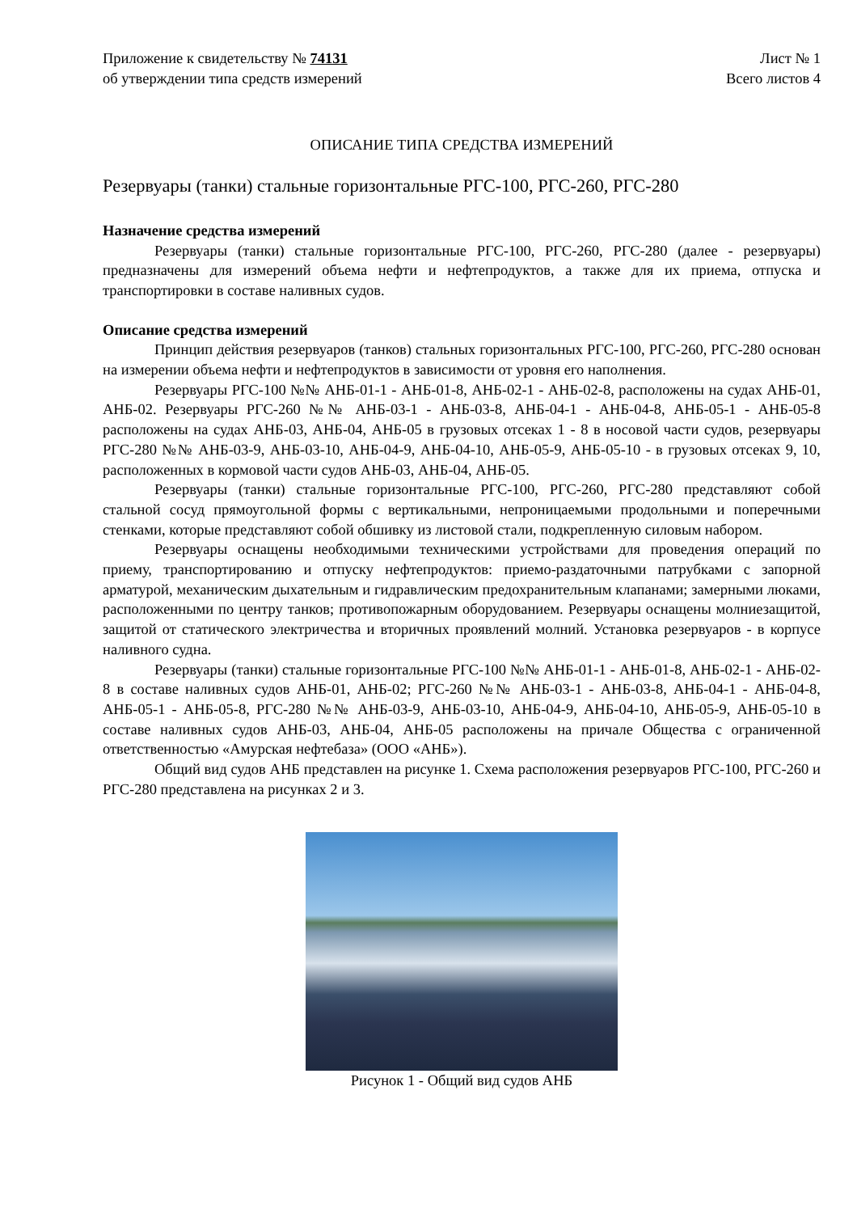Приложение к свидетельству № 74131
об утверждении типа средств измерений
Лист № 1
Всего листов 4
ОПИСАНИЕ ТИПА СРЕДСТВА ИЗМЕРЕНИЙ
Резервуары (танки) стальные горизонтальные РГС-100, РГС-260, РГС-280
Назначение средства измерений
Резервуары (танки) стальные горизонтальные РГС-100, РГС-260, РГС-280 (далее - резервуары) предназначены для измерений объема нефти и нефтепродуктов, а также для их приема, отпуска и транспортировки в составе наливных судов.
Описание средства измерений
Принцип действия резервуаров (танков) стальных горизонтальных РГС-100, РГС-260, РГС-280 основан на измерении объема нефти и нефтепродуктов в зависимости от уровня его наполнения.
Резервуары РГС-100 №№ АНБ-01-1 - АНБ-01-8, АНБ-02-1 - АНБ-02-8, расположены на судах АНБ-01, АНБ-02. Резервуары РГС-260 №№ АНБ-03-1 - АНБ-03-8, АНБ-04-1 - АНБ-04-8, АНБ-05-1 - АНБ-05-8 расположены на судах АНБ-03, АНБ-04, АНБ-05 в грузовых отсеках 1 - 8 в носовой части судов, резервуары РГС-280 №№ АНБ-03-9, АНБ-03-10, АНБ-04-9, АНБ-04-10, АНБ-05-9, АНБ-05-10 - в грузовых отсеках 9, 10, расположенных в кормовой части судов АНБ-03, АНБ-04, АНБ-05.
Резервуары (танки) стальные горизонтальные РГС-100, РГС-260, РГС-280 представляют собой стальной сосуд прямоугольной формы с вертикальными, непроницаемыми продольными и поперечными стенками, которые представляют собой обшивку из листовой стали, подкрепленную силовым набором.
Резервуары оснащены необходимыми техническими устройствами для проведения операций по приему, транспортированию и отпуску нефтепродуктов: приемо-раздаточными патрубками с запорной арматурой, механическим дыхательным и гидравлическим предохранительным клапанами; замерными люками, расположенными по центру танков; противопожарным оборудованием. Резервуары оснащены молниезащитой, защитой от статического электричества и вторичных проявлений молний. Установка резервуаров - в корпусе наливного судна.
Резервуары (танки) стальные горизонтальные РГС-100 №№ АНБ-01-1 - АНБ-01-8, АНБ-02-1 - АНБ-02-8 в составе наливных судов АНБ-01, АНБ-02; РГС-260 №№ АНБ-03-1 - АНБ-03-8, АНБ-04-1 - АНБ-04-8, АНБ-05-1 - АНБ-05-8, РГС-280 №№ АНБ-03-9, АНБ-03-10, АНБ-04-9, АНБ-04-10, АНБ-05-9, АНБ-05-10 в составе наливных судов АНБ-03, АНБ-04, АНБ-05 расположены на причале Общества с ограниченной ответственностью «Амурская нефтебаза» (ООО «АНБ»).
Общий вид судов АНБ представлен на рисунке 1. Схема расположения резервуаров РГС-100, РГС-260 и РГС-280 представлена на рисунках 2 и 3.
Рисунок 1 - Общий вид судов АНБ